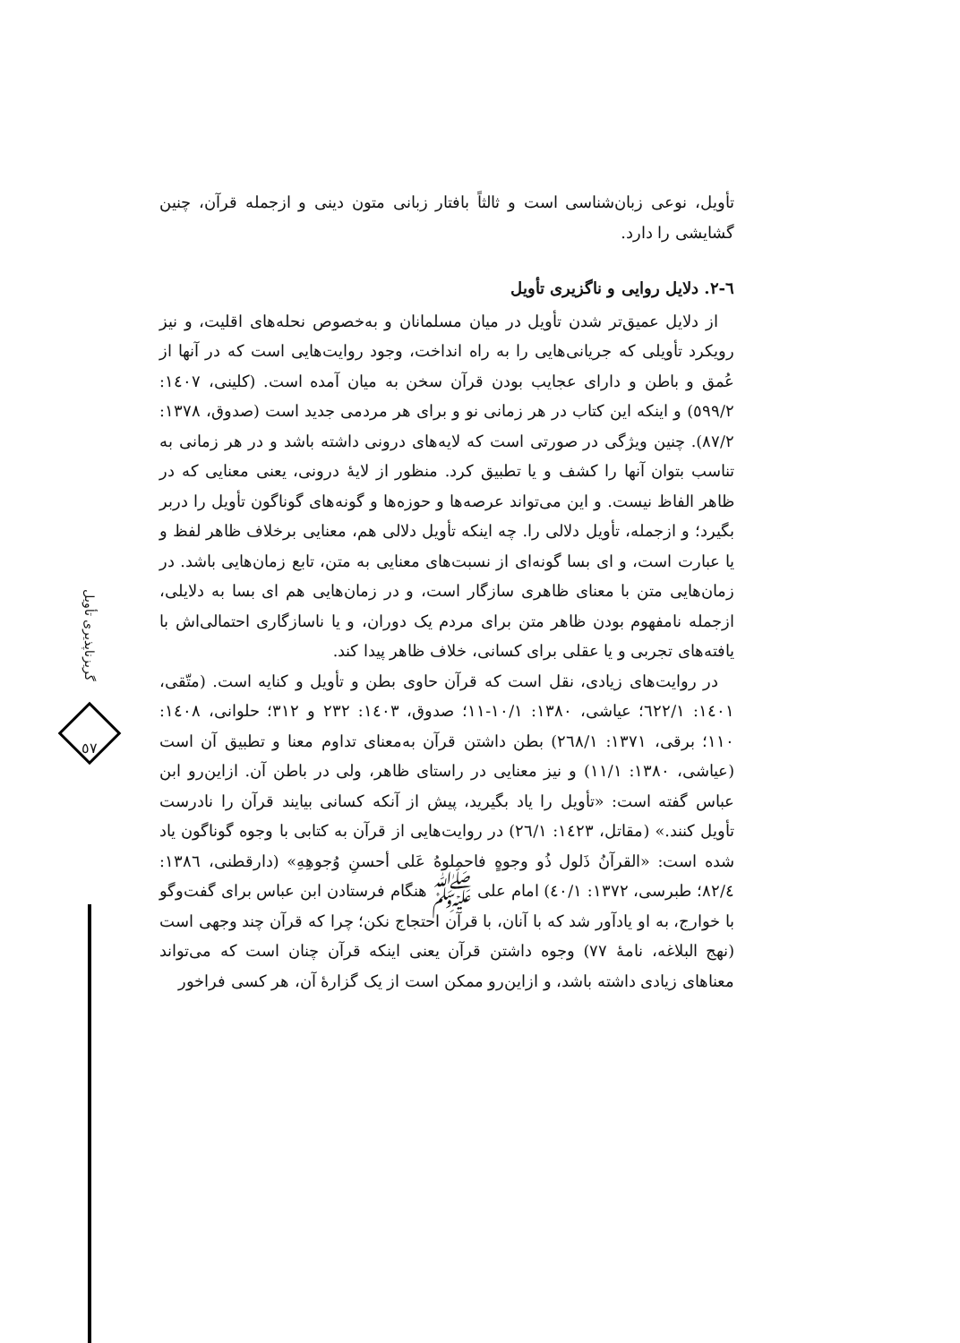تأویل، نوعی زبان‌شناسی است و ثالثاً بافتار زبانی متون دینی و ازجمله قرآن، چنین گشایشی را دارد.
٦-٢. دلایل روایی و ناگزیری تأویل
از دلایل عمیق‌تر شدن تأویل در میان مسلمانان و به‌خصوص نحله‌های اقلیت، و نیز رویکرد تأویلی که جریانی‌هایی را به راه انداخت، وجود روایت‌هایی است که در آنها از عُمق و باطن و دارای عجایب بودن قرآن سخن به میان آمده است. (کلینی، ١٤٠٧: ٥٩٩/٢) و اینکه این کتاب در هر زمانی نو و برای هر مردمی جدید است (صدوق، ١٣٧٨: ٨٧/٢). چنین ویژگی در صورتی است که لایه‌های درونی داشته باشد و در هر زمانی به تناسب بتوان آنها را کشف و یا تطبیق کرد. منظور از لایهٔ درونی، یعنی معنایی که در ظاهر الفاظ نیست. و این می‌تواند عرصه‌ها و حوزه‌ها و گونه‌های گوناگون تأویل را دربر بگیرد؛ و ازجمله، تأویل دلالی را. چه اینکه تأویل دلالی هم، معنایی برخلاف ظاهر لفظ و یا عبارت است، و ای بسا گونه‌ای از نسبت‌های معنایی به متن، تابع زمان‌هایی باشد. در زمان‌هایی متن با معنای ظاهری سازگار است، و در زمان‌هایی هم ای بسا به دلایلی، ازجمله نامفهوم بودن ظاهر متن برای مردم یک دوران، و یا ناسازگاری احتمالی‌اش با یافته‌های تجربی و یا عقلی برای کسانی، خلاف ظاهر پیدا کند.
در روایت‌های زیادی، نقل است که قرآن حاوی بطن و تأویل و کنایه است. (متّقی، ١٤٠١: ٦٢٢/١؛ عیاشی، ١٣٨٠: ١٠/١-١١؛ صدوق، ١٤٠٣: ٢٣٢ و ٣١٢؛ حلوانی، ١٤٠٨: ١١٠؛ برقی، ١٣٧١: ٢٦٨/١) بطن داشتن قرآن به‌معنای تداوم معنا و تطبیق آن است (عیاشی، ١٣٨٠: ١١/١) و نیز معنایی در راستای ظاهر، ولی در باطن آن. ازاین‌رو ابن عباس گفته است: «تأویل را یاد بگیرید، پیش از آنکه کسانی بیایند قرآن را نادرست تأویل کنند.» (مقاتل، ١٤٢٣: ٢٦/١) در روایت‌هایی از قرآن به کتابی با وجوه گوناگون یاد شده است: «القرآنُ ذَلول ذُو وجوهٍ فاحملوهُ عَلی أحسنِ وُجوهِهِ» (دارقطنی، ١٣٨٦: ٨٢/٤؛ طبرسی، ١٣٧٢: ٤٠/١) امام علی ﷺ هنگام فرستادن ابن عباس برای گفت‌وگو با خوارج، به او یادآور شد که با آنان، با قرآن احتجاج نکن؛ چرا که قرآن چند وجهی است (نهج البلاغه، نامهٔ ٧٧) وجوه داشتن قرآن یعنی اینکه قرآن چنان است که می‌تواند معناهای زیادی داشته باشد، و ازاین‌رو ممکن است از یک گزارهٔ آن، هر کسی فراخور
گریزناپذیری تأویل
٥٧